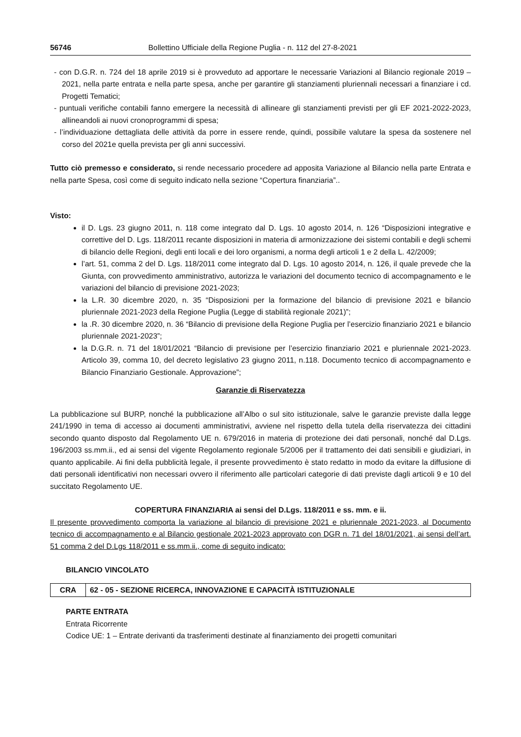56746 Bollettino Ufficiale della Regione Puglia - n. 112 del 27-8-2021
- con D.G.R. n. 724 del 18 aprile 2019 si è provveduto ad apportare le necessarie Variazioni al Bilancio regionale 2019 – 2021, nella parte entrata e nella parte spesa, anche per garantire gli stanziamenti pluriennali necessari a finanziare i cd. Progetti Tematici;
- puntuali verifiche contabili fanno emergere la necessità di allineare gli stanziamenti previsti per gli EF 2021-2022-2023, allineandoli ai nuovi cronoprogrammi di spesa;
- l’individuazione dettagliata delle attività da porre in essere rende, quindi, possibile valutare la spesa da sostenere nel corso del 2021e quella prevista per gli anni successivi.
Tutto ciò premesso e considerato, si rende necessario procedere ad apposita Variazione al Bilancio nella parte Entrata e nella parte Spesa, così come di seguito indicato nella sezione “Copertura finanziaria”..
Visto:
il D. Lgs. 23 giugno 2011, n. 118 come integrato dal D. Lgs. 10 agosto 2014, n. 126 “Disposizioni integrative e correttive del D. Lgs. 118/2011 recante disposizioni in materia di armonizzazione dei sistemi contabili e degli schemi di bilancio delle Regioni, degli enti locali e dei loro organismi, a norma degli articoli 1 e 2 della L. 42/2009;
l’art. 51, comma 2 del D. Lgs. 118/2011 come integrato dal D. Lgs. 10 agosto 2014, n. 126, il quale prevede che la Giunta, con provvedimento amministrativo, autorizza le variazioni del documento tecnico di accompagnamento e le variazioni del bilancio di previsione 2021-2023;
la L.R. 30 dicembre 2020, n. 35 “Disposizioni per la formazione del bilancio di previsione 2021 e bilancio pluriennale 2021-2023 della Regione Puglia (Legge di stabilità regionale 2021)”;
la .R. 30 dicembre 2020, n. 36 “Bilancio di previsione della Regione Puglia per l’esercizio finanziario 2021 e bilancio pluriennale 2021-2023”;
la D.G.R. n. 71 del 18/01/2021 “Bilancio di previsione per l’esercizio finanziario 2021 e pluriennale 2021-2023. Articolo 39, comma 10, del decreto legislativo 23 giugno 2011, n.118. Documento tecnico di accompagnamento e Bilancio Finanziario Gestionale. Approvazione”;
Garanzie di Riservatezza
La pubblicazione sul BURP, nonché la pubblicazione all’Albo o sul sito istituzionale, salve le garanzie previste dalla legge 241/1990 in tema di accesso ai documenti amministrativi, avviene nel rispetto della tutela della riservatezza dei cittadini secondo quanto disposto dal Regolamento UE n. 679/2016 in materia di protezione dei dati personali, nonché dal D.Lgs. 196/2003 ss.mm.ii., ed ai sensi del vigente Regolamento regionale 5/2006 per il trattamento dei dati sensibili e giudiziari, in quanto applicabile. Ai fini della pubblicità legale, il presente provvedimento è stato redatto in modo da evitare la diffusione di dati personali identificativi non necessari ovvero il riferimento alle particolari categorie di dati previste dagli articoli 9 e 10 del succitato Regolamento UE.
COPERTURA FINANZIARIA ai sensi del D.Lgs. 118/2011 e ss. mm. e ii.
Il presente provvedimento comporta la variazione al bilancio di previsione 2021 e pluriennale 2021-2023, al Documento tecnico di accompagnamento e al Bilancio gestionale 2021-2023 approvato con DGR n. 71 del 18/01/2021, ai sensi dell’art. 51 comma 2 del D.Lgs 118/2011 e ss.mm.ii., come di seguito indicato:
BILANCIO VINCOLATO
| CRA | 62 - 05 - SEZIONE RICERCA, INNOVAZIONE E CAPACITÀ ISTITUZIONALE |
PARTE ENTRATA
Entrata Ricorrente
Codice UE: 1 – Entrate derivanti da trasferimenti destinate al finanziamento dei progetti comunitari